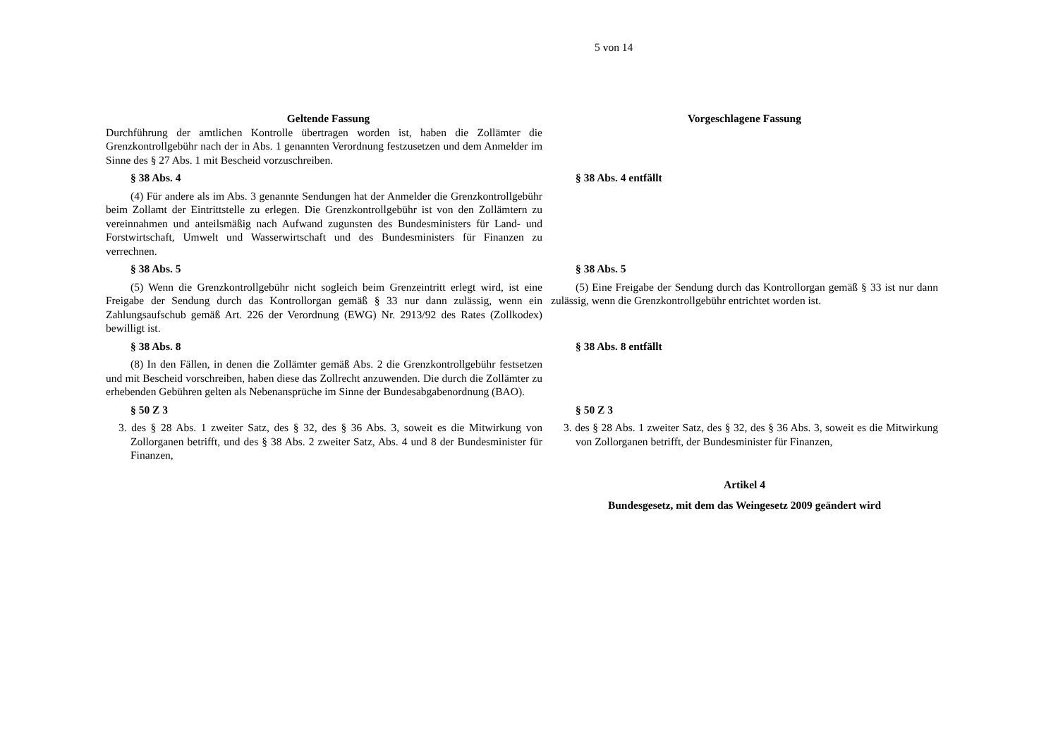5 von 14
| Geltende Fassung | Vorgeschlagene Fassung |
| --- | --- |
| Durchführung der amtlichen Kontrolle übertragen worden ist, haben die Zollämter die Grenzkontrollgebühr nach der in Abs. 1 genannten Verordnung festzusetzen und dem Anmelder im Sinne des § 27 Abs. 1 mit Bescheid vorzuschreiben. | |
| § 38 Abs. 4 | § 38 Abs. 4 entfällt |
| (4) Für andere als im Abs. 3 genannte Sendungen hat der Anmelder die Grenzkontrollgebühr beim Zollamt der Eintrittstelle zu erlegen. Die Grenzkontrollgebühr ist von den Zollämtern zu vereinnahmen und anteilsmäßig nach Aufwand zugunsten des Bundesministers für Land- und Forstwirtschaft, Umwelt und Wasserwirtschaft und des Bundesministers für Finanzen zu verrechnen. | |
| § 38 Abs. 5 | § 38 Abs. 5 |
| (5) Wenn die Grenzkontrollgebühr nicht sogleich beim Grenzeintritt erlegt wird, ist eine Freigabe der Sendung durch das Kontrollorgan gemäß § 33 nur dann zulässig, wenn ein Zahlungsaufschub gemäß Art. 226 der Verordnung (EWG) Nr. 2913/92 des Rates (Zollkodex) bewilligt ist. | (5) Eine Freigabe der Sendung durch das Kontrollorgan gemäß § 33 ist nur dann zulässig, wenn die Grenzkontrollgebühr entrichtet worden ist. |
| § 38 Abs. 8 | § 38 Abs. 8 entfällt |
| (8) In den Fällen, in denen die Zollämter gemäß Abs. 2 die Grenzkontrollgebühr festsetzen und mit Bescheid vorschreiben, haben diese das Zollrecht anzuwenden. Die durch die Zollämter zu erhebenden Gebühren gelten als Nebenansprüche im Sinne der Bundesabgabenordnung (BAO). | |
| § 50 Z 3 | § 50 Z 3 |
| 3. des § 28 Abs. 1 zweiter Satz, des § 32, des § 36 Abs. 3, soweit es die Mitwirkung von Zollorganen betrifft, und des § 38 Abs. 2 zweiter Satz, Abs. 4 und 8 der Bundesminister für Finanzen, | 3. des § 28 Abs. 1 zweiter Satz, des § 32, des § 36 Abs. 3, soweit es die Mitwirkung von Zollorganen betrifft, der Bundesminister für Finanzen, |
| | Artikel 4 |
| | Bundesgesetz, mit dem das Weingesetz 2009 geändert wird |